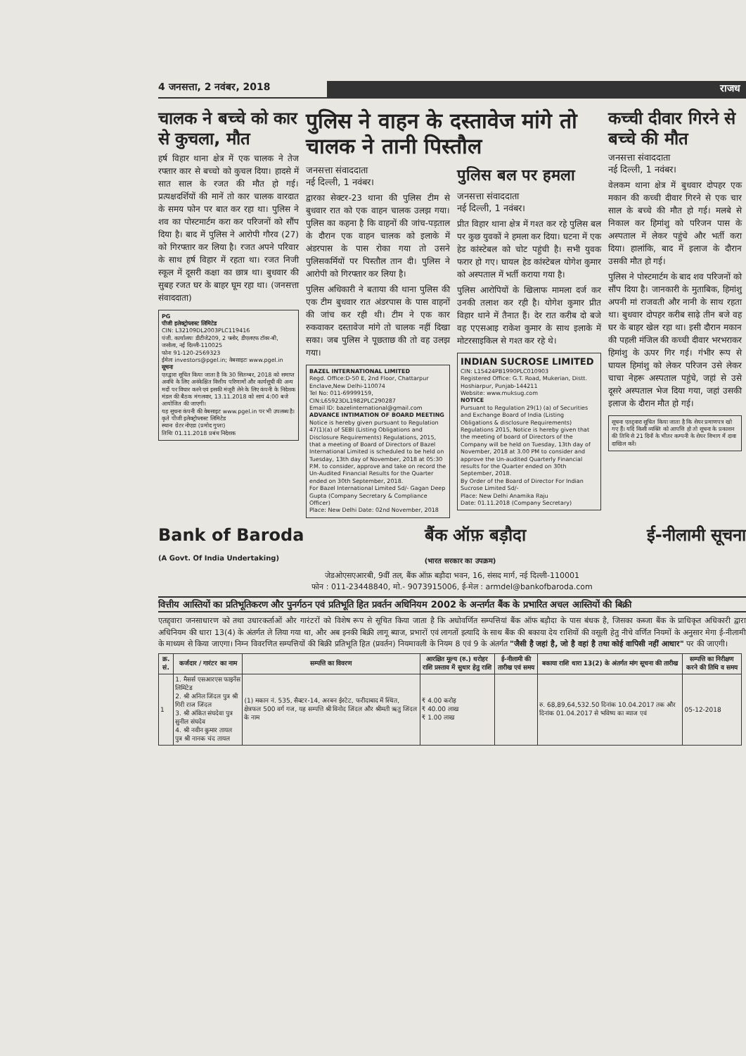4 जनसत्ता, 2 नवंबर, 2018 राजध
चालक ने बच्चे को कार से कुचला, मौत
हर्ष विहार थाना क्षेत्र में एक चालक ने तेज रफ्तार कार से बच्चो को कुचल दिया। हादसे में सात साल के रजत की मौत हो गई। प्रत्यक्षदर्शियों की मानें तो कार चालक वारदात के समय फोन पर बात कर रहा था। पुलिस ने शव का पोस्टमार्टम करा कर परिजनों को सौंप दिया है। बाद में पुलिस ने आरोपी गौरव (27) को गिरफ्तार कर लिया है। रजत अपने परिवार के साथ हर्ष विहार में रहता था। रजत निजी स्कूल में दूसरी कक्षा का छात्र था। बुधवार की सुबह रजत घर के बाहर घूम रहा था। (जनसत्ता संवाददाता)
PG
पीजी इलेक्ट्रोप्लास्ट लिमिटेड
CIN: L32109DL2003PLC119416
पंजी. कार्यालयः डीटीजे209, 2 फ्लोर, डीएलएफ टॉवर-बी, जसोला, नई दिल्ली-110025
फोनः 91-120-2569323
ईमेलः investors@pgel.in; वेबसाइटः www.pgel.in
सूचना
एतद्वारा सूचित किया जाता है कि 30 सितम्बर, 2018 को समाप्त अवधि के लिए अनंकेक्षित वित्तीय परिणामों और कार्यसूची की अन्य मदों पर विचार करने एवं इसकी मंजूरी लेने के लिए कंपनी के निदेशक मंडल की बैठक मंगलवार, 13.11.2018 को सायं 4:00 बजे आयोजित की जाएगी।
यह सूचना कंपनी की वेबसाइट www.pgel.in पर भी उपलब्ध है।
कृते पीजी इलेक्ट्रोप्लास्ट लिमिटेड
स्थानः ग्रेटर नोएडा (प्रमोद गुप्ता)
तिथिः 01.11.2018 प्रबंध निदेशक
पुलिस ने वाहन के दस्तावेज मांगे तो चालक ने तानी पिस्तौल
जनसत्ता संवाददाता
नई दिल्ली, 1 नवंबर।
द्वारका सेक्टर-23 थाना की पुलिस टीम से बुधवार रात को एक वाहन चालक उलझ गया। पुलिस का कहना है कि वाहनों की जांच-पड़ताल के दौरान एक वाहन चालक को इलाके में अंडरपास के पास रोका गया तो उसने पुलिसकर्मियों पर पिस्तौल तान दी। पुलिस ने आरोपी को गिरफ्तार कर लिया है।
पुलिस अधिकारी ने बताया की थाना पुलिस की एक टीम बुधवार रात अंडरपास के पास वाहनों की जांच कर रही थी। टीम ने एक कार रुकवाकर दस्तावेज मांगे तो चालक नहीं दिखा सका। जब पुलिस ने पूछताछ की तो वह उलझ गया।
BAZEL INTERNATIONAL LIMITED
Regd. Office:D-50 E, 2nd Floor, Chattarpur Enclave,New Delhi-110074
Tel No: 011-69999159, CIN:L65923DL1982PLC290287
Email ID: bazelinternational@gmail.com
ADVANCE INTIMATION OF BOARD MEETING
Notice is hereby given pursuant to Regulation 47(1)(a) of SEBI (Listing Obligations and Disclosure Requirements) Regulations, 2015, that a meeting of Board of Directors of Bazel International Limited is scheduled to be held on Tuesday, 13th day of November, 2018 at 05:30 P.M. to consider, approve and take on record the Un-Audited Financial Results for the Quarter ended on 30th September, 2018.
For Bazel International Limited Sd/- Gagan Deep Gupta (Company Secretary & Compliance Officer)
Place: New Delhi Date: 02nd November, 2018
पुलिस बल पर हमला
जनसत्ता संवाददाता
नई दिल्ली, 1 नवंबर।
प्रीत विहार थाना क्षेत्र में गश्त कर रहे पुलिस बल पर कुछ युवकों ने हमला कर दिया। घटना में एक हेड कांस्टेबल को चोट पहुंची है। सभी युवक फरार हो गए। घायल हेड कांस्टेबल योगेश कुमार को अस्पताल में भर्ती कराया गया है।
पुलिस आरोपियों के खिलाफ मामला दर्ज कर उनकी तलाश कर रही है। योगेश कुमार प्रीत विहार थाने में तैनात हैं। देर रात करीब दो बजे वह एएसआइ राकेश कुमार के साथ इलाके में मोटरसाइकिल से गश्त कर रहे थे।
INDIAN SUCROSE LIMITED
CIN: L15424PB1990PLC010903
Registered Office: G.T. Road, Mukerian, Distt. Hoshiarpur, Punjab-144211
Website: www.muksug.com
NOTICE
Pursuant to Regulation 29(1) (a) of Securities and Exchange Board of India (Listing Obligations & disclosure Requirements) Regulations 2015, Notice is hereby given that the meeting of board of Directors of the Company will be held on Tuesday, 13th day of November, 2018 at 3.00 PM to consider and approve the Un-audited Quarterly Financial results for the Quarter ended on 30th September, 2018.
By Order of the Board of Director For Indian Sucrose Limited Sd/-
Place: New Delhi Anamika Raju
Date: 01.11.2018 (Company Secretary)
कच्ची दीवार गिरने से बच्चे की मौत
जनसत्ता संवाददाता
नई दिल्ली, 1 नवंबर।
वेलकम थाना क्षेत्र में बुधवार दोपहर एक मकान की कच्ची दीवार गिरने से एक चार साल के बच्चे की मौत हो गई। मलबे से निकाल कर हिमांशु को परिजन पास के अस्पताल में लेकर पहुंचे और भर्ती करा दिया। हालांकि, बाद में इलाज के दौरान उसकी मौत हो गई।
पुलिस ने पोस्टमार्टम के बाद शव परिजनों को सौंप दिया है। जानकारी के मुताबिक, हिमांशु अपनी मां राजवती और नानी के साथ रहता था। बुधवार दोपहर करीब साढ़े तीन बजे वह घर के बाहर खेल रहा था। इसी दौरान मकान की पहली मंजिल की कच्ची दीवार भरभराकर हिमांशु के ऊपर गिर गई। गंभीर रूप से घायल हिमांशु को लेकर परिजन उसे लेकर चाचा नेहरू अस्पताल पहुंचे, जहां से उसे दूसरे अस्पताल भेज दिया गया, जहां उसकी इलाज के दौरान मौत हो गई।
सूचना एतद्द्वारा सूचित किया जाता है कि शेयर प्रमाणपत्र खो गए हैं। यदि किसी व्यक्ति को आपत्ति हो तो सूचना के प्रकाशन की तिथि से 21 दिनों के भीतर कम्पनी के शेयर विभाग में दावा दाखिल करें।
Bank of Baroda
(A Govt. Of India Undertaking) बैंक ऑफ़ बड़ौदा
(भारत सरकार का उपक्रम) ई-नीलामी सूचना
जेडओएसएआरबी, 9वीं तल, बैंक ऑफ़ बड़ौदा भवन, 16, संसद मार्ग, नई दिल्ली-110001
फोन : 011-23448840, मो.- 9073915006, ई-मेल : armdel@bankofbaroda.com
वित्तीय आस्तियों का प्रतिभूतिकरण और पुनर्गठन एवं प्रतिभूति हित प्रवर्तन अधिनियम 2002 के अन्तर्गत बैंक के प्रभारित अचल आस्तियों की बिक्री
एतद्द्वारा जनसाधारण को तथा उधारकर्ताओं और गारंटरों को विशेष रूप से सूचित किया जाता है कि अधोवर्णित सम्पत्तियां बैंक ऑफ बड़ौदा के पास बंधक है, जिसका कब्जा बैंक के प्राधिकृत अधिकारी द्वारा अधिनियम की धारा 13(4) के अंतर्गत ले लिया गया था, और अब इनकी बिक्री लागू ब्याज, प्रभारों एवं लागतों इत्यादि के साथ बैंक की बकाया देय राशियों की वसूली हेतु नीचे वर्णित नियमों के अनुसार मेगा ई-नीलामी के माध्यम से किया जाएगा। निम्न विवरणित सम्पत्तियों की बिक्री प्रतिभूति हित (प्रवर्तन) नियमावली के नियम 8 एवं 9 के अंतर्गत "जैसी है जहां है, जो है वहां है तथा कोई वापिसी नहीं आधार" पर की जाएगी।
| क्र. सं. | कर्जदार / गारंटर का नाम | सम्पत्ति का विवरण | आरक्षित मूल्य (रु.) धरोहर राशि प्रस्ताव में सुधार हेतु राशि | ई-नीलामी की तारीख एवं समय | बकाया राशि धारा 13(2) के अंतर्गत मांग सूचना की तारीख | सम्पत्ति का निरीक्षण करने की तिथि व समय |
| --- | --- | --- | --- | --- | --- | --- |
| 1 | 1. मैसर्स एसआरएस फाइनेंस लिमिटेड 2. श्री अनिल जिंदल पुत्र श्री गिरी राज जिंदल 3. श्री अंकित संघदेवा पुत्र सुनील संघदेव 4. श्री नवीन कुमार तायल पुत्र श्री नानक चंद तायल | (1) मकान नं. 535, सैक्टर-14, अरबन ईस्टेट, फरीदाबाद में स्थित, क्षेत्रफल 500 वर्ग गज, यह सम्पत्ति श्री विनोद जिंदल और श्रीमती ऋतु जिंदल के नाम | ₹ 4.00 करोड़ ₹ 40.00 लाख ₹ 1.00 लाख | | रु. 68,89,64,532.50 दिनांक 10.04.2017 तक और दिनांक 01.04.2017 से भविष्य का ब्याज एवं | 05-12-2018 |